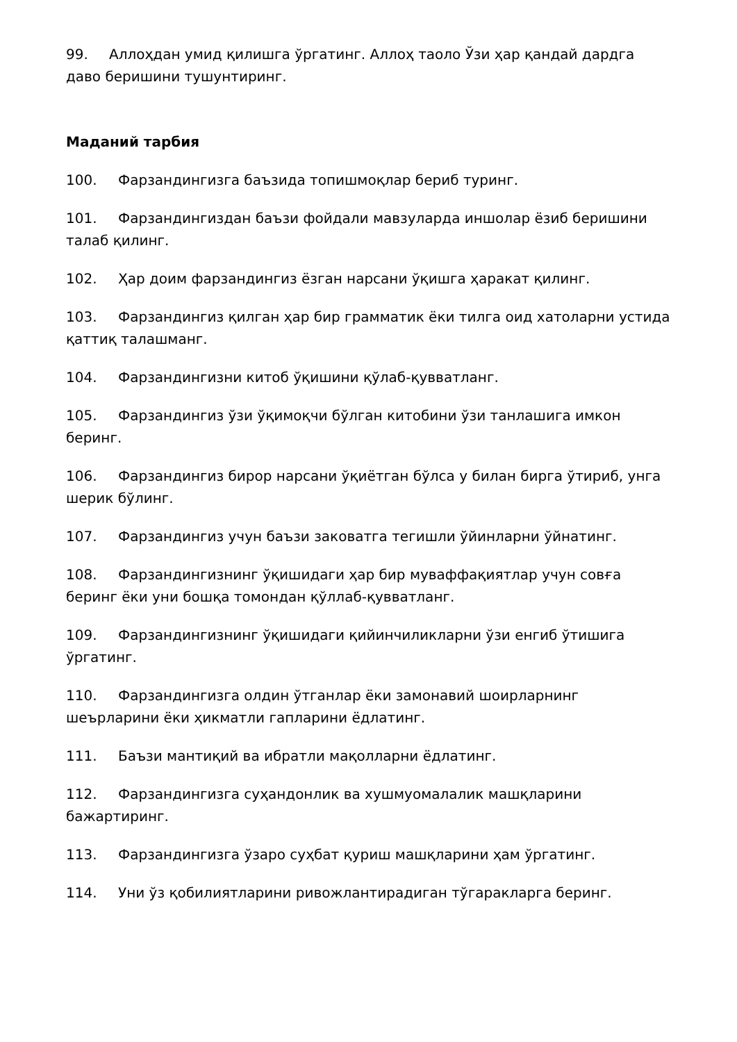99. Аллоҳдан умид қилишга ўргатинг. Аллоҳ таоло Ўзи ҳар қандай дардга даво беришини тушунтиринг.
Маданий тарбия
100. Фарзандингизга баъзида топишмоқлар бериб туринг.
101. Фарзандингиздан баъзи фойдали мавзуларда иншолар ёзиб беришини талаб қилинг.
102. Ҳар доим фарзандингиз ёзган нарсани ўқишга ҳаракат қилинг.
103. Фарзандингиз қилган ҳар бир грамматик ёки тилга оид хатоларни устида қаттиқ талашманг.
104. Фарзандингизни китоб ўқишини қўлаб-қувватланг.
105. Фарзандингиз ўзи ўқимоқчи бўлган китобини ўзи танлашига имкон беринг.
106. Фарзандингиз бирор нарсани ўқиётган бўлса у билан бирга ўтириб, унга шерик бўлинг.
107. Фарзандингиз учун баъзи заковатга тегишли ўйинларни ўйнатинг.
108. Фарзандингизнинг ўқишидаги ҳар бир муваффақиятлар учун совға беринг ёки уни бошқа томондан қўллаб-қувватланг.
109. Фарзандингизнинг ўқишидаги қийинчиликларни ўзи енгиб ўтишига ўргатинг.
110. Фарзандингизга олдин ўтганлар ёки замонавий шоирларнинг шеърларини ёки ҳикматли гапларини ёдлатинг.
111. Баъзи мантиқий ва ибратли мақолларни ёдлатинг.
112. Фарзандингизга суҳандонлик ва хушмуомалалик машқларини бажартиринг.
113. Фарзандингизга ўзаро суҳбат қуриш машқларини ҳам ўргатинг.
114. Уни ўз қобилиятларини ривожлантирадиган тўгаракларга беринг.